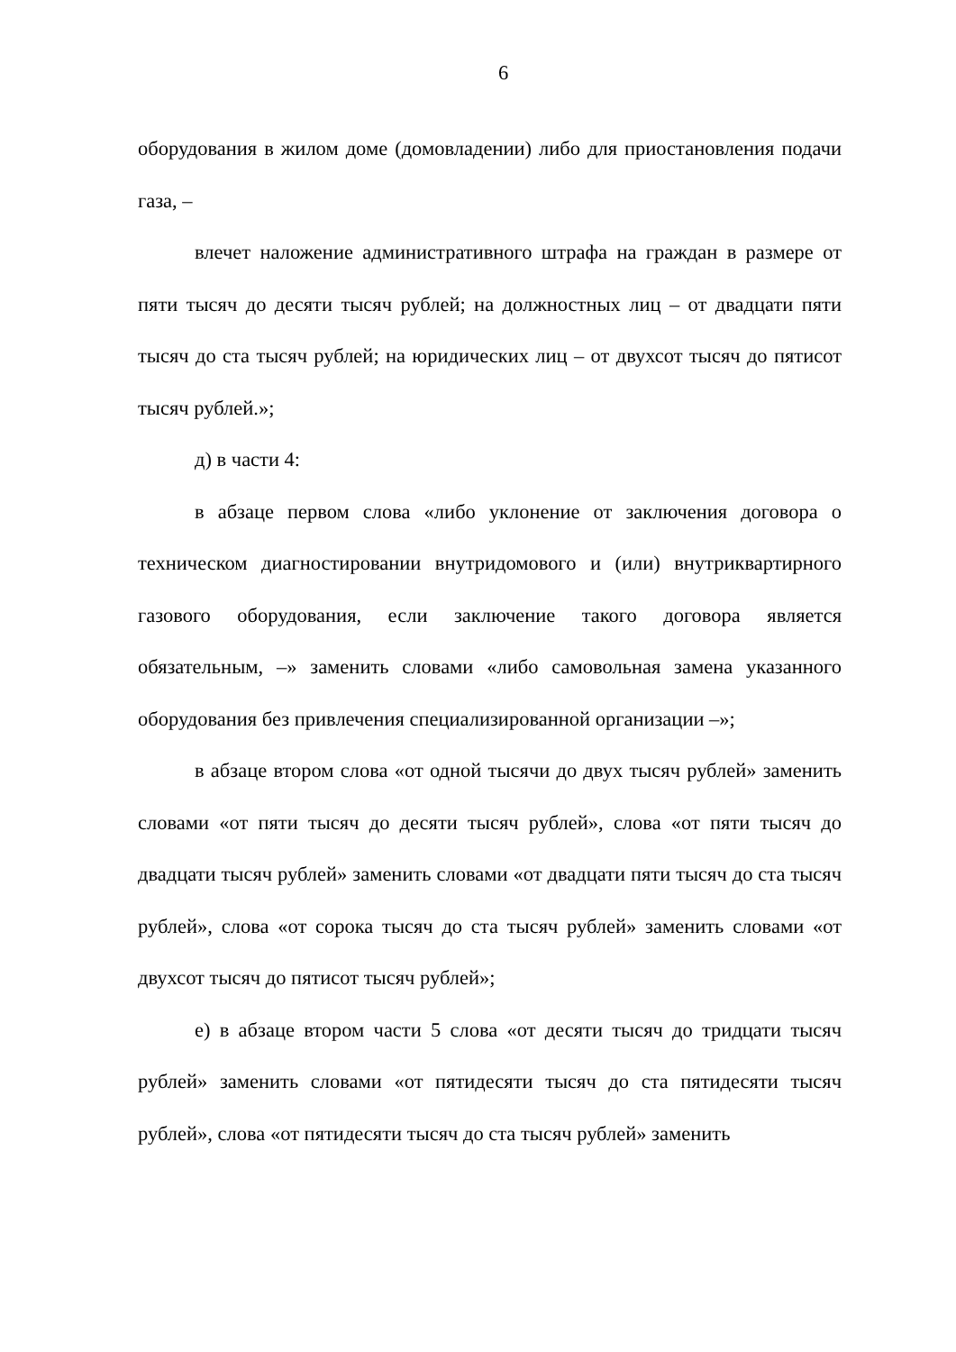6
оборудования в жилом доме (домовладении) либо для приостановления подачи газа, –
влечет наложение административного штрафа на граждан в размере от пяти тысяч до десяти тысяч рублей; на должностных лиц – от двадцати пяти тысяч до ста тысяч рублей; на юридических лиц – от двухсот тысяч до пятисот тысяч рублей.»;
д) в части 4:
в абзаце первом слова «либо уклонение от заключения договора о техническом диагностировании внутридомового и (или) внутриквартирного газового оборудования, если заключение такого договора является обязательным, –» заменить словами «либо самовольная замена указанного оборудования без привлечения специализированной организации –»;
в абзаце втором слова «от одной тысячи до двух тысяч рублей» заменить словами «от пяти тысяч до десяти тысяч рублей», слова «от пяти тысяч до двадцати тысяч рублей» заменить словами «от двадцати пяти тысяч до ста тысяч рублей», слова «от сорока тысяч до ста тысяч рублей» заменить словами «от двухсот тысяч до пятисот тысяч рублей»;
е) в абзаце втором части 5 слова «от десяти тысяч до тридцати тысяч рублей» заменить словами «от пятидесяти тысяч до ста пятидесяти тысяч рублей», слова «от пятидесяти тысяч до ста тысяч рублей» заменить